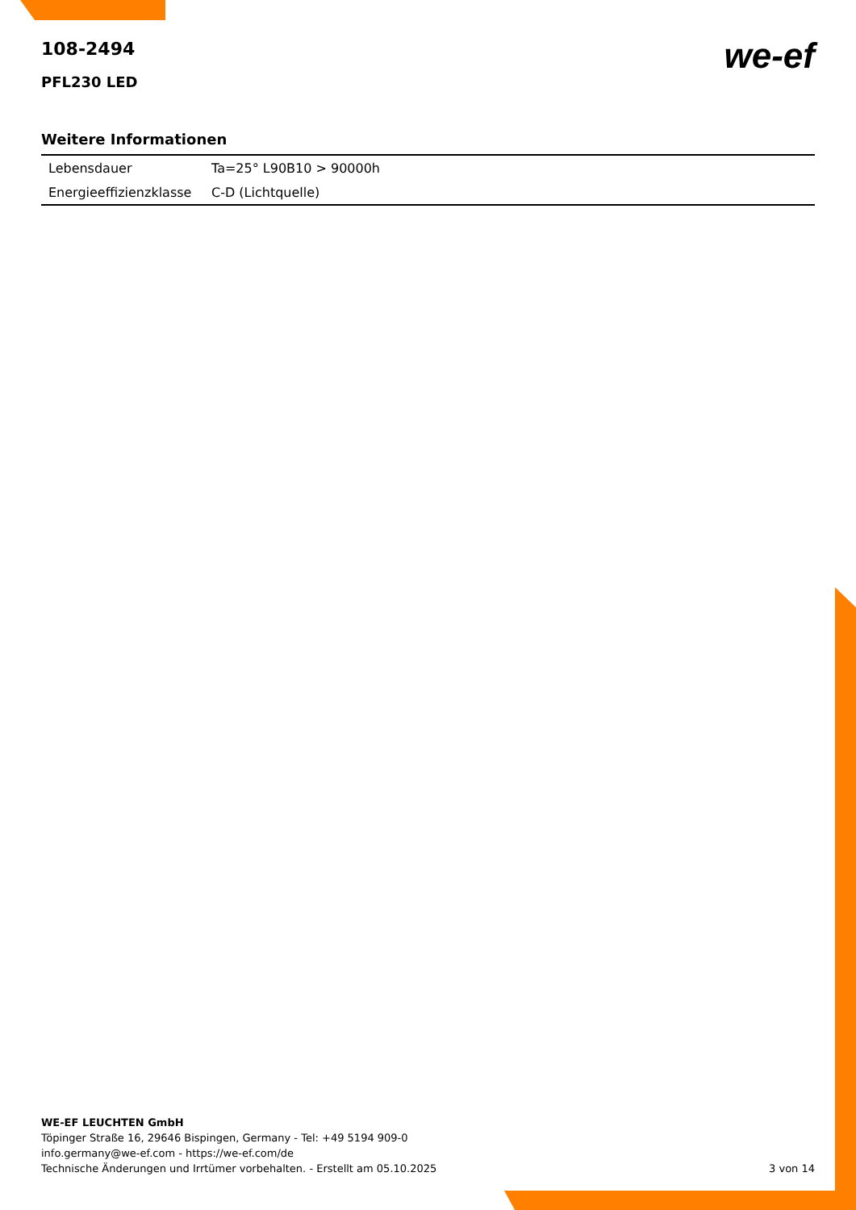we-ef
108-2494
PFL230 LED
Weitere Informationen
| Lebensdauer | Ta=25° L90B10 > 90000h |
| Energieeffizienzklasse | C-D (Lichtquelle) |
WE-EF LEUCHTEN GmbH
Töpinger Straße 16, 29646 Bispingen, Germany - Tel: +49 5194 909-0
info.germany@we-ef.com - https://we-ef.com/de
Technische Änderungen und Irrtümer vorbehalten. - Erstellt am 05.10.2025
3 von 14